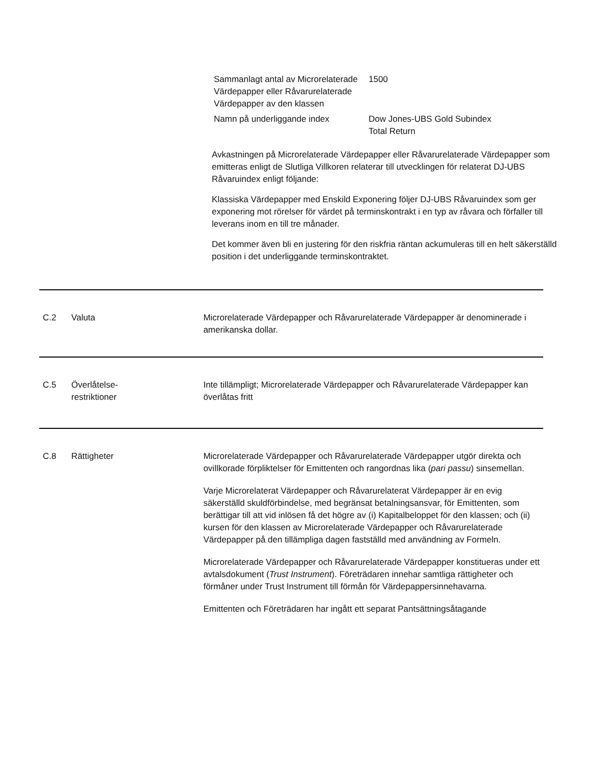| Sammanlagt antal av Microrelaterade Värdepapper eller Råvarurelaterade Värdepapper av den klassen | 1500 |
| Namn på underliggande index | Dow Jones-UBS Gold Subindex Total Return |
Avkastningen på Microrelaterade Värdepapper eller Råvarurelaterade Värdepapper som emitteras enligt de Slutliga Villkoren relaterar till utvecklingen för relaterat DJ-UBS Råvaruindex enligt följande:
Klassiska Värdepapper med Enskild Exponering följer DJ-UBS Råvaruindex som ger exponering mot rörelser för värdet på terminskontrakt i en typ av råvara och förfaller till leverans inom en till tre månader.
Det kommer även bli en justering för den riskfria räntan ackumuleras till en helt säkerställd position i det underliggande terminskontraktet.
C.2 Valuta Microrelaterade Värdepapper och Råvarurelaterade Värdepapper är denominerade i amerikanska dollar.
C.5 Överlåtelse-
restriktioner
Inte tillämpligt; Microrelaterade Värdepapper och Råvarurelaterade Värdepapper kan överlåtas fritt
C.8 Rättigheter Microrelaterade Värdepapper och Råvarurelaterade Värdepapper utgör direkta och ovillkorade förpliktelser för Emittenten och rangordnas lika (pari passu) sinsemellan.
Varje Microrelaterat Värdepapper och Råvarurelaterat Värdepapper är en evig säkerställd skuldförbindelse, med begränsat betalningsansvar, för Emittenten, som berättigar till att vid inlösen få det högre av (i) Kapitalbeloppet för den klassen; och (ii) kursen för den klassen av Microrelaterade Värdepapper och Råvarurelaterade Värdepapper på den tillämpliga dagen fastställd med användning av Formeln.
Microrelaterade Värdepapper och Råvarurelaterade Värdepapper konstitueras under ett avtalsdokument (Trust Instrument). Företrädaren innehar samtliga rättigheter och förmåner under Trust Instrument till förmån för Värdepappersinnehavarna.
Emittenten och Företrädaren har ingått ett separat Pantsättningsåtagande